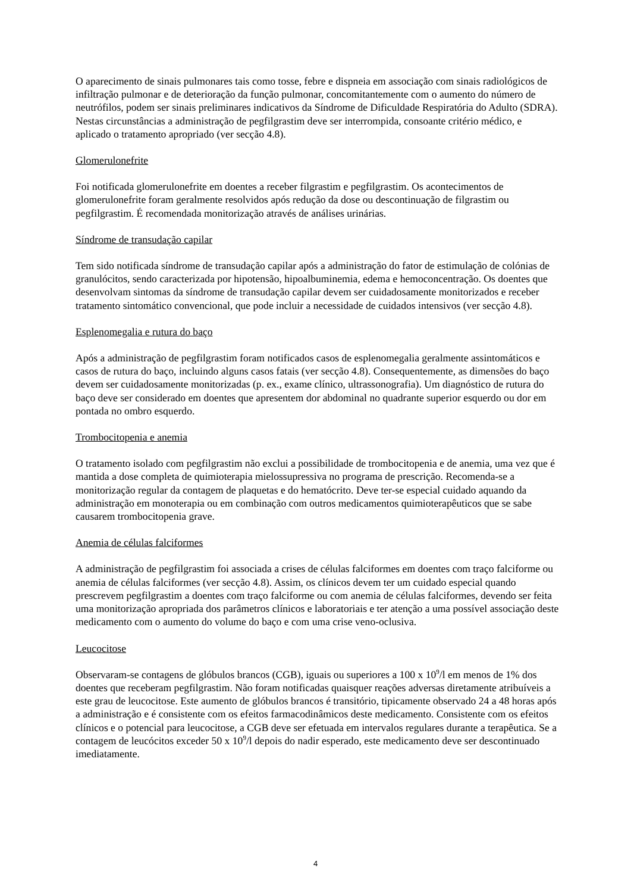O aparecimento de sinais pulmonares tais como tosse, febre e dispneia em associação com sinais radiológicos de infiltração pulmonar e de deterioração da função pulmonar, concomitantemente com o aumento do número de neutrófilos, podem ser sinais preliminares indicativos da Síndrome de Dificuldade Respiratória do Adulto (SDRA). Nestas circunstâncias a administração de pegfilgrastim deve ser interrompida, consoante critério médico, e aplicado o tratamento apropriado (ver secção 4.8).
Glomerulonefrite
Foi notificada glomerulonefrite em doentes a receber filgrastim e pegfilgrastim. Os acontecimentos de glomerulonefrite foram geralmente resolvidos após redução da dose ou descontinuação de filgrastim ou pegfilgrastim. É recomendada monitorização através de análises urinárias.
Síndrome de transudação capilar
Tem sido notificada síndrome de transudação capilar após a administração do fator de estimulação de colónias de granulócitos, sendo caracterizada por hipotensão, hipoalbuminemia, edema e hemoconcentração. Os doentes que desenvolvam sintomas da síndrome de transudação capilar devem ser cuidadosamente monitorizados e receber tratamento sintomático convencional, que pode incluir a necessidade de cuidados intensivos (ver secção 4.8).
Esplenomegalia e rutura do baço
Após a administração de pegfilgrastim foram notificados casos de esplenomegalia geralmente assintomáticos e casos de rutura do baço, incluindo alguns casos fatais (ver secção 4.8). Consequentemente, as dimensões do baço devem ser cuidadosamente monitorizadas (p. ex., exame clínico, ultrassonografia). Um diagnóstico de rutura do baço deve ser considerado em doentes que apresentem dor abdominal no quadrante superior esquerdo ou dor em pontada no ombro esquerdo.
Trombocitopenia e anemia
O tratamento isolado com pegfilgrastim não exclui a possibilidade de trombocitopenia e de anemia, uma vez que é mantida a dose completa de quimioterapia mielossupressiva no programa de prescrição. Recomenda-se a monitorização regular da contagem de plaquetas e do hematócrito. Deve ter-se especial cuidado aquando da administração em monoterapia ou em combinação com outros medicamentos quimioterapêuticos que se sabe causarem trombocitopenia grave.
Anemia de células falciformes
A administração de pegfilgrastim foi associada a crises de células falciformes em doentes com traço falciforme ou anemia de células falciformes (ver secção 4.8). Assim, os clínicos devem ter um cuidado especial quando prescrevem pegfilgrastim a doentes com traço falciforme ou com anemia de células falciformes, devendo ser feita uma monitorização apropriada dos parâmetros clínicos e laboratoriais e ter atenção a uma possível associação deste medicamento com o aumento do volume do baço e com uma crise veno-oclusiva.
Leucocitose
Observaram-se contagens de glóbulos brancos (CGB), iguais ou superiores a 100 x 10<sup>9</sup>/l em menos de 1% dos doentes que receberam pegfilgrastim. Não foram notificadas quaisquer reações adversas diretamente atribuíveis a este grau de leucocitose. Este aumento de glóbulos brancos é transitório, tipicamente observado 24 a 48 horas após a administração e é consistente com os efeitos farmacodinâmicos deste medicamento. Consistente com os efeitos clínicos e o potencial para leucocitose, a CGB deve ser efetuada em intervalos regulares durante a terapêutica. Se a contagem de leucócitos exceder 50 x 10<sup>9</sup>/l depois do nadir esperado, este medicamento deve ser descontinuado imediatamente.
4